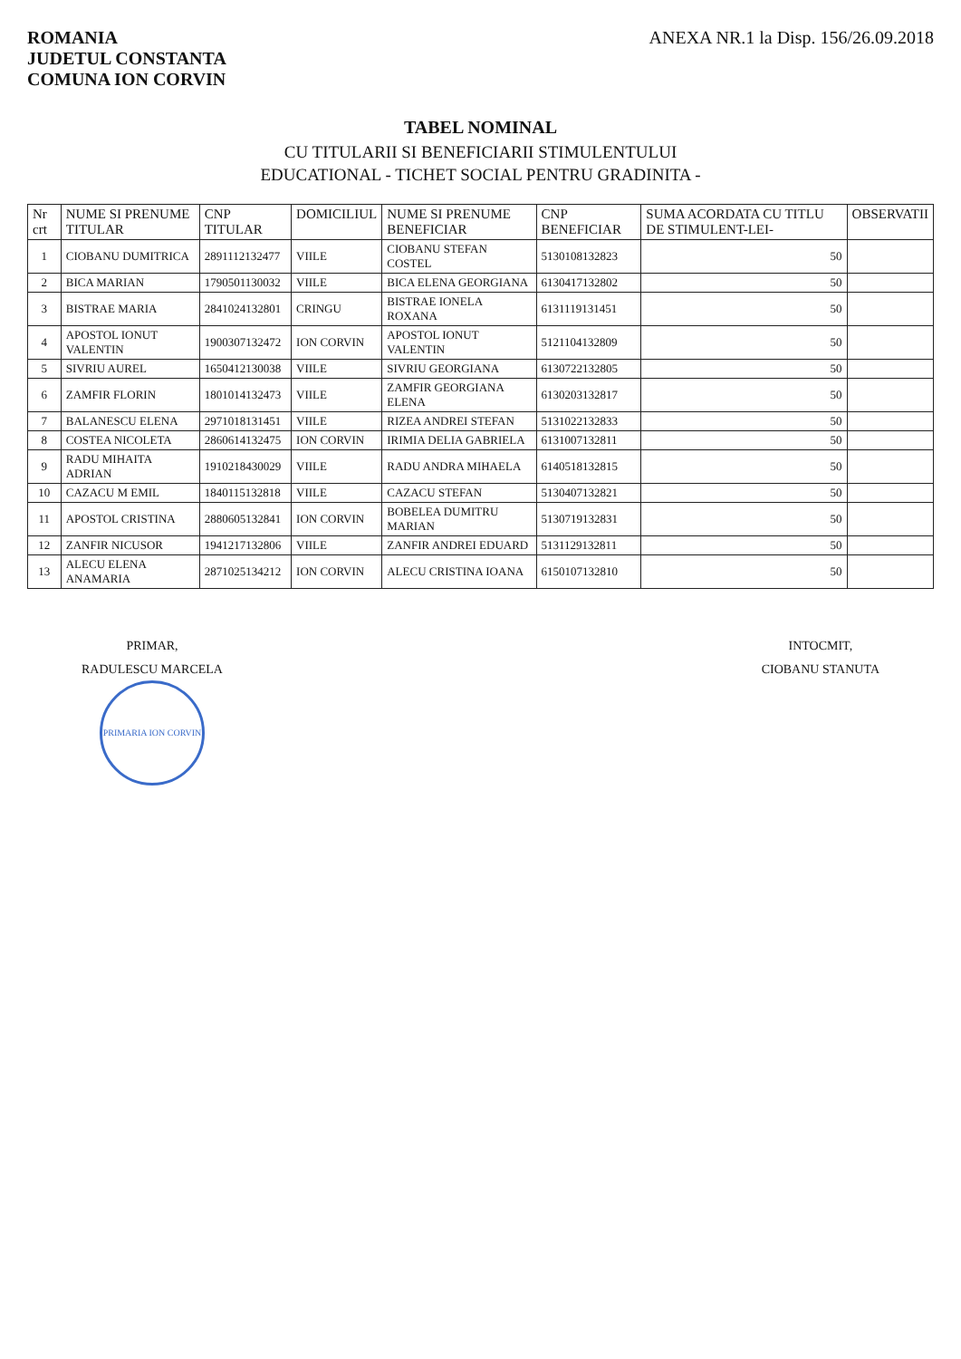ROMANIA
JUDETUL CONSTANTA
COMUNA ION CORVIN
ANEXA NR.1 la Disp. 156/26.09.2018
TABEL NOMINAL
CU TITULARII SI BENEFICIARII STIMULENTULUI
EDUCATIONAL - TICHET SOCIAL PENTRU GRADINITA -
| Nr crt | NUME SI PRENUME TITULAR | CNP TITULAR | DOMICILIUL | NUME SI PRENUME BENEFICIAR | CNP BENEFICIAR | SUMA ACORDATA CU TITLU DE STIMULENT-LEI- | OBSERVATII |
| --- | --- | --- | --- | --- | --- | --- | --- |
| 1 | CIOBANU DUMITRICA | 2891112132477 | VIILE | CIOBANU STEFAN COSTEL | 5130108132823 | 50 | |
| 2 | BICA MARIAN | 1790501130032 | VIILE | BICA ELENA GEORGIANA | 6130417132802 | 50 | |
| 3 | BISTRAE MARIA | 2841024132801 | CRINGU | BISTRAE IONELA ROXANA | 6131119131451 | 50 | |
| 4 | APOSTOL IONUT VALENTIN | 1900307132472 | ION CORVIN | APOSTOL IONUT VALENTIN | 5121104132809 | 50 | |
| 5 | SIVRIU AUREL | 1650412130038 | VIILE | SIVRIU GEORGIANA | 6130722132805 | 50 | |
| 6 | ZAMFIR FLORIN | 1801014132473 | VIILE | ZAMFIR GEORGIANA ELENA | 6130203132817 | 50 | |
| 7 | BALANESCU ELENA | 2971018131451 | VIILE | RIZEA ANDREI STEFAN | 5131022132833 | 50 | |
| 8 | COSTEA NICOLETA | 2860614132475 | ION CORVIN | IRIMIA DELIA GABRIELA | 6131007132811 | 50 | |
| 9 | RADU MIHAITA ADRIAN | 1910218430029 | VIILE | RADU ANDRA MIHAELA | 6140518132815 | 50 | |
| 10 | CAZACU M EMIL | 1840115132818 | VIILE | CAZACU STEFAN | 5130407132821 | 50 | |
| 11 | APOSTOL CRISTINA | 2880605132841 | ION CORVIN | BOBELEA DUMITRU MARIAN | 5130719132831 | 50 | |
| 12 | ZANFIR NICUSOR | 1941217132806 | VIILE | ZANFIR ANDREI EDUARD | 5131129132811 | 50 | |
| 13 | ALECU ELENA ANAMARIA | 2871025134212 | ION CORVIN | ALECU CRISTINA IOANA | 6150107132810 | 50 | |
PRIMAR,
RADULESCU MARCELA
PRIMARIA ION CORVIN
INTOCMIT,
CIOBANU STANUTA